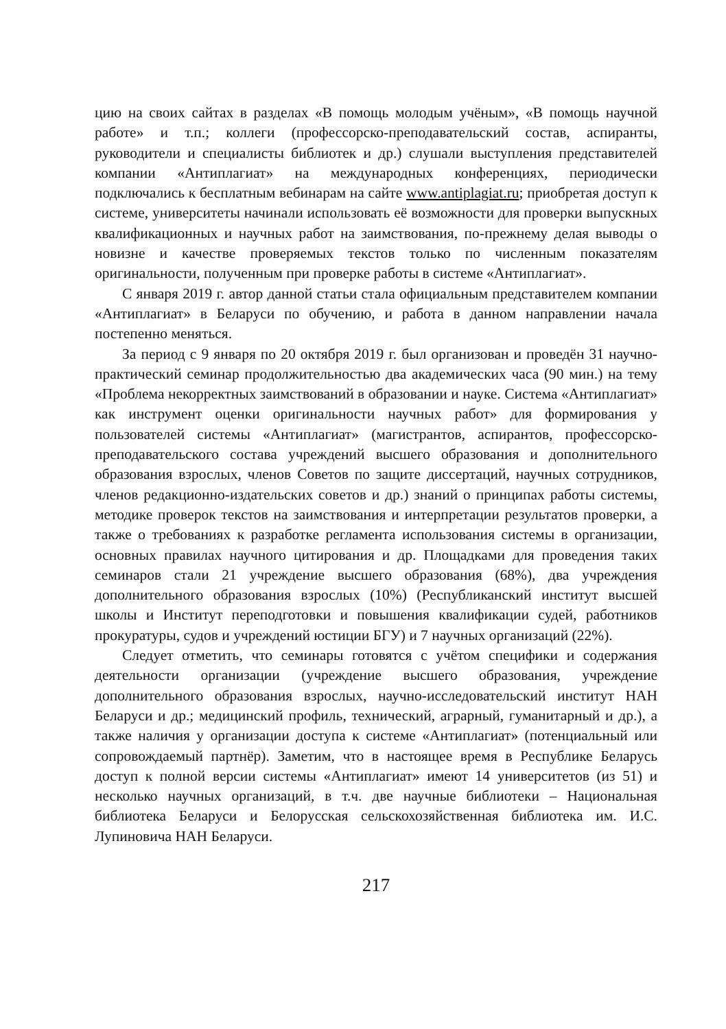цию на своих сайтах в разделах «В помощь молодым учёным», «В помощь научной работе» и т.п.; коллеги (профессорско-преподавательский состав, аспиранты, руководители и специалисты библиотек и др.) слушали выступления представителей компании «Антиплагиат» на международных конференциях, периодически подключались к бесплатным вебинарам на сайте www.antiplagiat.ru; приобретая доступ к системе, университеты начинали использовать её возможности для проверки выпускных квалификационных и научных работ на заимствования, по-прежнему делая выводы о новизне и качестве проверяемых текстов только по численным показателям оригинальности, полученным при проверке работы в системе «Антиплагиат».
С января 2019 г. автор данной статьи стала официальным представителем компании «Антиплагиат» в Беларуси по обучению, и работа в данном направлении начала постепенно меняться.
За период с 9 января по 20 октября 2019 г. был организован и проведён 31 научно-практический семинар продолжительностью два академических часа (90 мин.) на тему «Проблема некорректных заимствований в образовании и науке. Система «Антиплагиат» как инструмент оценки оригинальности научных работ» для формирования у пользователей системы «Антиплагиат» (магистрантов, аспирантов, профессорско-преподавательского состава учреждений высшего образования и дополнительного образования взрослых, членов Советов по защите диссертаций, научных сотрудников, членов редакционно-издательских советов и др.) знаний о принципах работы системы, методике проверок текстов на заимствования и интерпретации результатов проверки, а также о требованиях к разработке регламента использования системы в организации, основных правилах научного цитирования и др. Площадками для проведения таких семинаров стали 21 учреждение высшего образования (68%), два учреждения дополнительного образования взрослых (10%) (Республиканский институт высшей школы и Институт переподготовки и повышения квалификации судей, работников прокуратуры, судов и учреждений юстиции БГУ) и 7 научных организаций (22%).
Следует отметить, что семинары готовятся с учётом специфики и содержания деятельности организации (учреждение высшего образования, учреждение дополнительного образования взрослых, научно-исследовательский институт НАН Беларуси и др.; медицинский профиль, технический, аграрный, гуманитарный и др.), а также наличия у организации доступа к системе «Антиплагиат» (потенциальный или сопровождаемый партнёр). Заметим, что в настоящее время в Республике Беларусь доступ к полной версии системы «Антиплагиат» имеют 14 университетов (из 51) и несколько научных организаций, в т.ч. две научные библиотеки – Национальная библиотека Беларуси и Белорусская сельскохозяйственная библиотека им. И.С. Лупиновича НАН Беларуси.
217